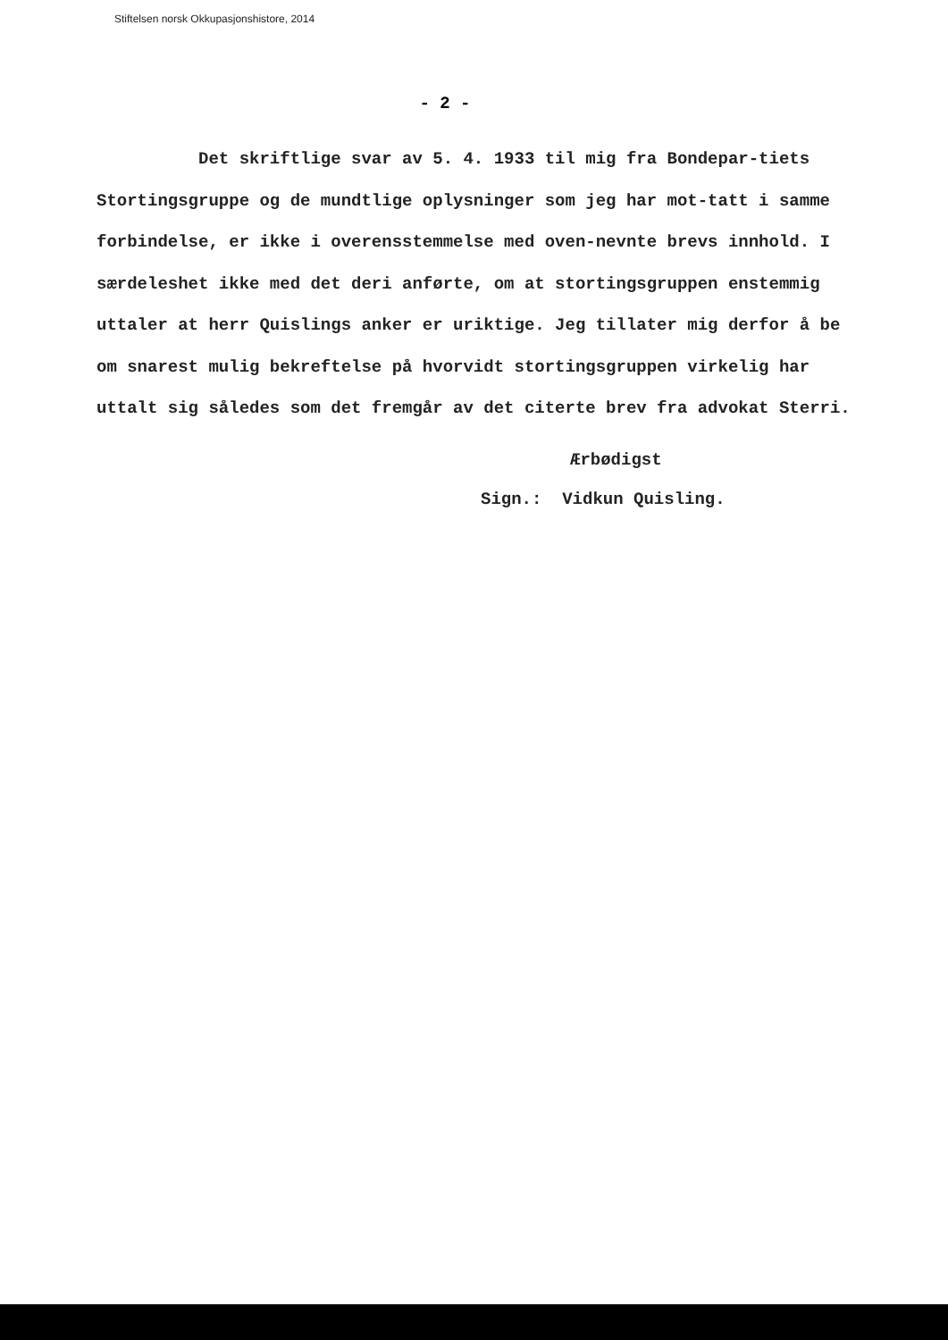Stiftelsen norsk Okkupasjonshistore, 2014
- 2 -
Det skriftlige svar av 5. 4. 1933 til mig fra Bondepar-tiets Stortingsgruppe og de mundtlige oplysninger som jeg har mot-tatt i samme forbindelse, er ikke i overensstemmelse med oven-nevnte brevs innhold. I særdeleshet ikke med det deri anførte, om at stortingsgruppen enstemmig uttaler at herr Quislings anker er uriktige. Jeg tillater mig derfor å be om snarest mulig bekreftelse på hvorvidt stortingsgruppen virkelig har uttalt sig således som det fremgår av det citerte brev fra advokat Sterri.
Ærbødigst
Sign.: Vidkun Quisling.